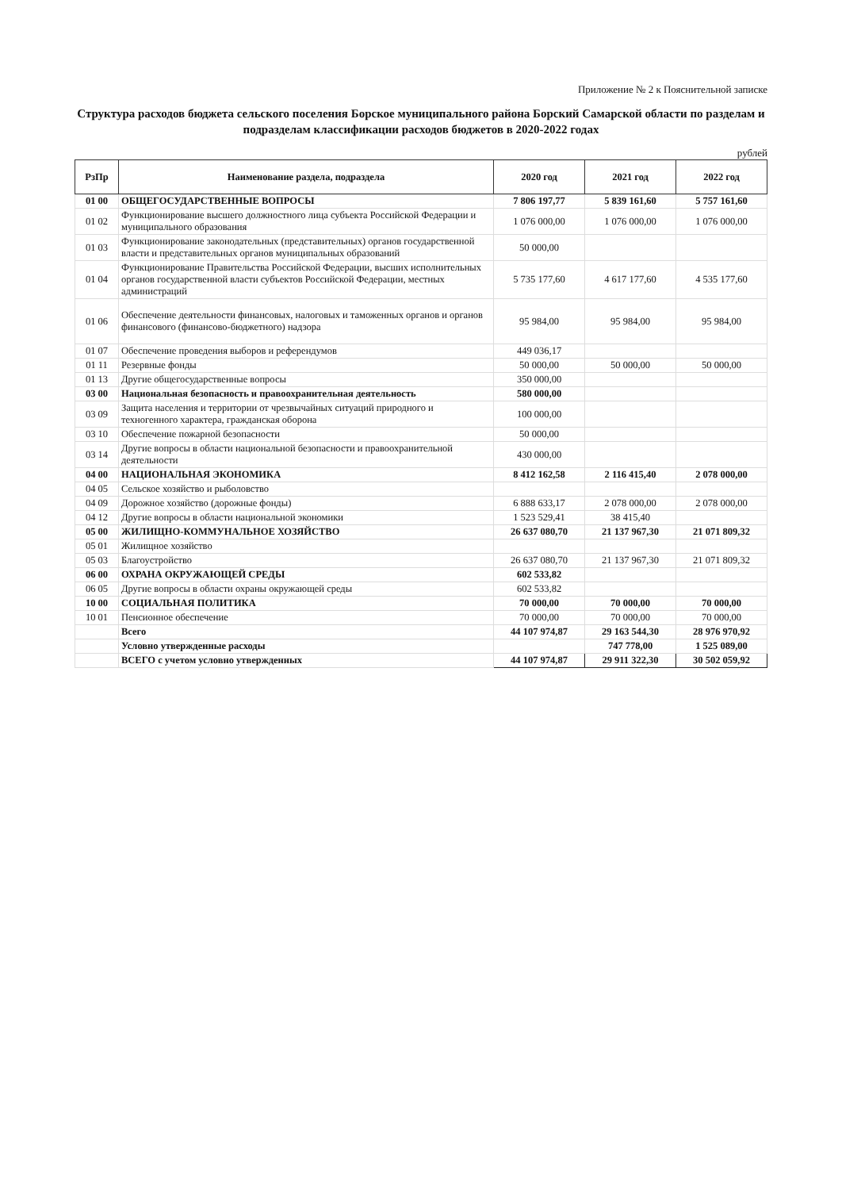Приложение № 2 к Пояснительной записке
Структура расходов бюджета сельского поселения Борское муниципального района Борский Самарской области по разделам и подразделам классификации расходов бюджетов в 2020-2022 годах
рублей
| РзПр | Наименование раздела, подраздела | 2020 год | 2021 год | 2022 год |
| --- | --- | --- | --- | --- |
| 01 00 | ОБЩЕГОСУДАРСТВЕННЫЕ ВОПРОСЫ | 7 806 197,77 | 5 839 161,60 | 5 757 161,60 |
| 01 02 | Функционирование высшего должностного лица субъекта Российской Федерации и муниципального образования | 1 076 000,00 | 1 076 000,00 | 1 076 000,00 |
| 01 03 | Функционирование законодательных (представительных) органов государственной власти и представительных органов муниципальных образований | 50 000,00 | | |
| 01 04 | Функционирование Правительства Российской Федерации, высших исполнительных органов государственной власти субъектов Российской Федерации, местных администраций | 5 735 177,60 | 4 617 177,60 | 4 535 177,60 |
| 01 06 | Обеспечение деятельности финансовых, налоговых и таможенных органов и органов финансового (финансово-бюджетного) надзора | 95 984,00 | 95 984,00 | 95 984,00 |
| 01 07 | Обеспечение проведения выборов и референдумов | 449 036,17 | | |
| 01 11 | Резервные фонды | 50 000,00 | 50 000,00 | 50 000,00 |
| 01 13 | Другие общегосударственные вопросы | 350 000,00 | | |
| 03 00 | Национальная безопасность и правоохранительная деятельность | 580 000,00 | | |
| 03 09 | Защита населения и территории от чрезвычайных ситуаций природного и техногенного характера, гражданская оборона | 100 000,00 | | |
| 03 10 | Обеспечение пожарной безопасности | 50 000,00 | | |
| 03 14 | Другие вопросы в области национальной безопасности и правоохранительной деятельности | 430 000,00 | | |
| 04 00 | НАЦИОНАЛЬНАЯ ЭКОНОМИКА | 8 412 162,58 | 2 116 415,40 | 2 078 000,00 |
| 04 05 | Сельское хозяйство и рыболовство | | | |
| 04 09 | Дорожное хозяйство (дорожные фонды) | 6 888 633,17 | 2 078 000,00 | 2 078 000,00 |
| 04 12 | Другие вопросы в области национальной экономики | 1 523 529,41 | 38 415,40 | |
| 05 00 | ЖИЛИЩНО-КОММУНАЛЬНОЕ ХОЗЯЙСТВО | 26 637 080,70 | 21 137 967,30 | 21 071 809,32 |
| 05 01 | Жилищное хозяйство | | | |
| 05 03 | Благоустройство | 26 637 080,70 | 21 137 967,30 | 21 071 809,32 |
| 06 00 | ОХРАНА ОКРУЖАЮЩЕЙ СРЕДЫ | 602 533,82 | | |
| 06 05 | Другие вопросы в области охраны окружающей среды | 602 533,82 | | |
| 10 00 | СОЦИАЛЬНАЯ ПОЛИТИКА | 70 000,00 | 70 000,00 | 70 000,00 |
| 10 01 | Пенсионное обеспечение | 70 000,00 | 70 000,00 | 70 000,00 |
| | Всего | 44 107 974,87 | 29 163 544,30 | 28 976 970,92 |
| | Условно утвержденные расходы | | 747 778,00 | 1 525 089,00 |
| | ВСЕГО с учетом условно утвержденных | 44 107 974,87 | 29 911 322,30 | 30 502 059,92 |